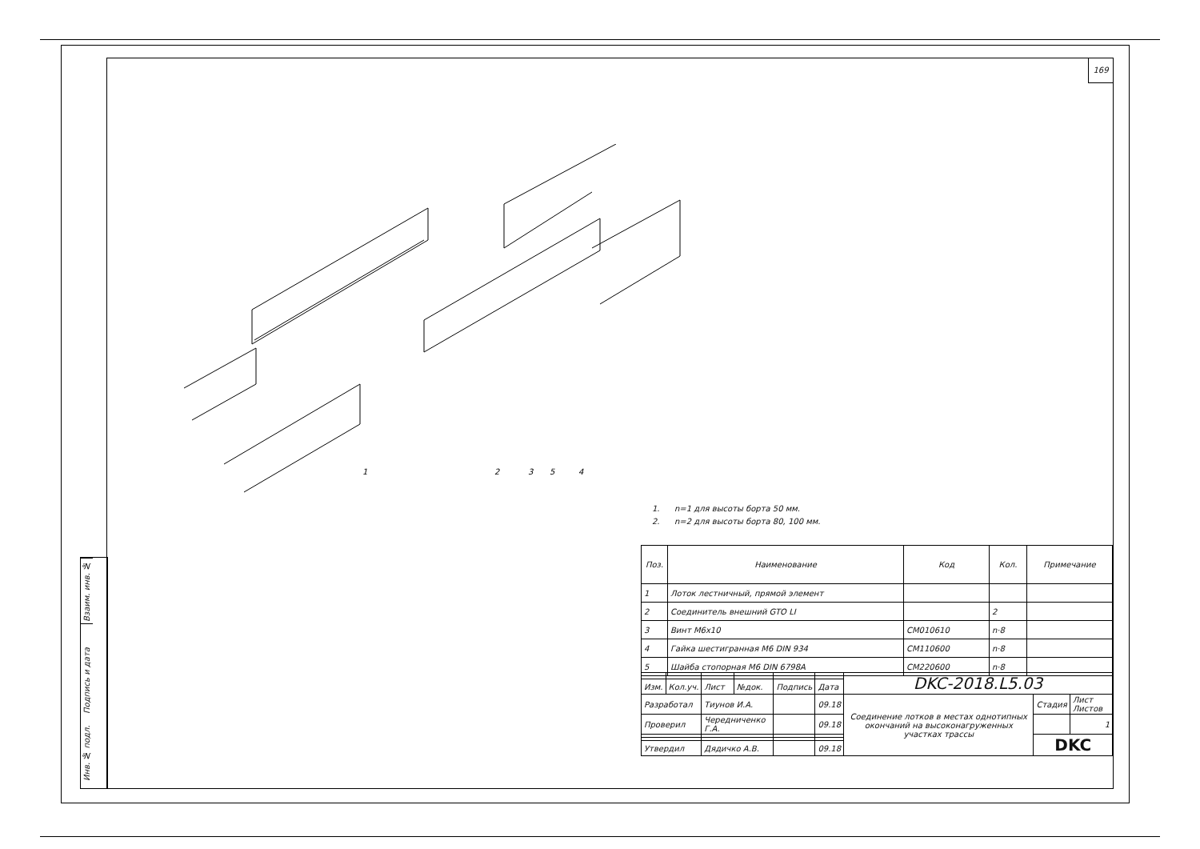169
Взаим. инв. №
Подпись и дата
Инв. № подл.
1
2
3
5
4
1. n=1 для высоты борта 50 мм.
2. n=2 для высоты борта 80, 100 мм.
| Поз. | Наименование | Код | Кол. | Примечание |
| --- | --- | --- | --- | --- |
| 1 | Лоток лестничный, прямой элемент | | | |
| 2 | Соединитель внешний GTO LI | | 2 | |
| 3 | Винт М6х10 | CM010610 | n·8 | |
| 4 | Гайка шестигранная М6 DIN 934 | CM110600 | n·8 | |
| 5 | Шайба стопорная М6 DIN 6798A | CM220600 | n·8 | |
| | | | | | | DKC-2018.L5.03 | | |
| Изм. | Кол.уч. | Лист | №док. | Подпись | Дата | | | |
| Разработал | | Тиунов И.А. | | | 09.18 | Соединение лотков в местах однотипных окончаний на высоконагруженных участках трассы | Стадия | Лист Листов |
| Проверил | | Чередниченко Г.А. | | | 09.18 | | | 1 |
| | | | | | | | DKC | |
| Утвердил | | Дядичко А.В. | | | 09.18 | | | |